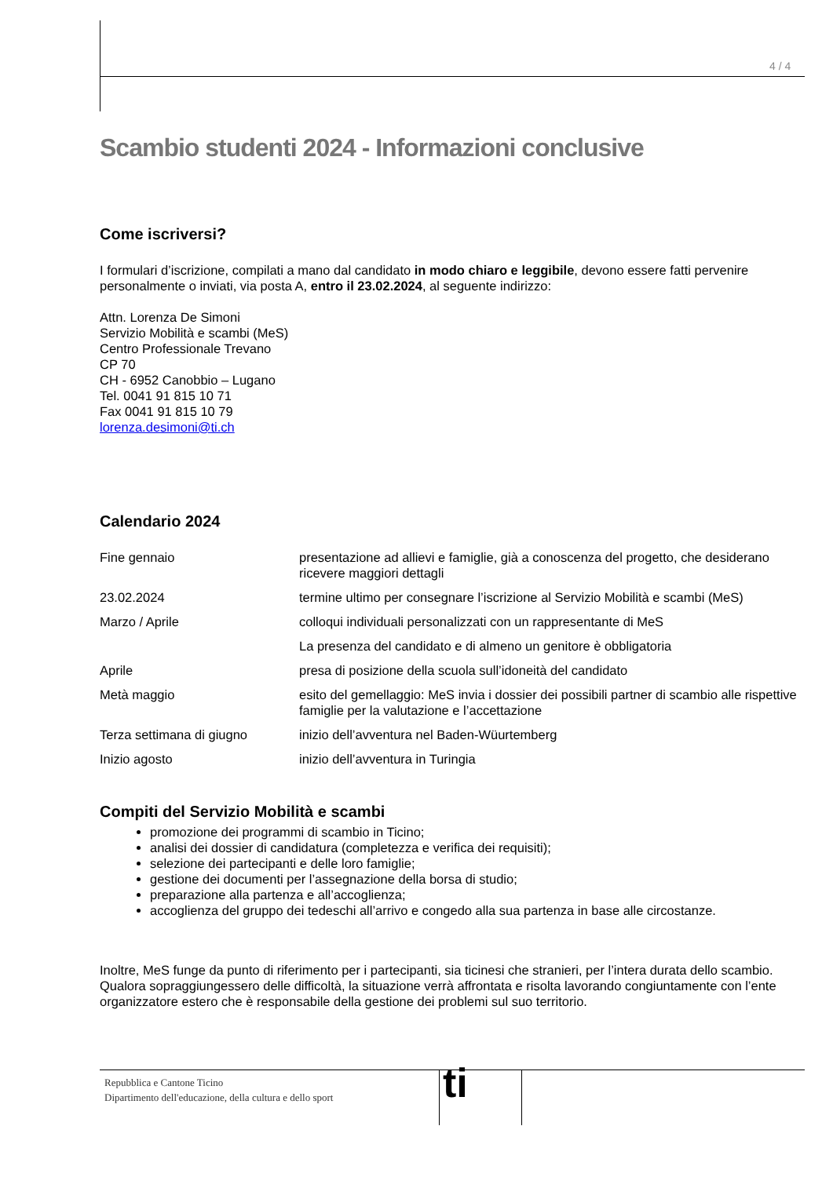4 / 4
Scambio studenti 2024 - Informazioni conclusive
Come iscriversi?
I formulari d’iscrizione, compilati a mano dal candidato in modo chiaro e leggibile, devono essere fatti pervenire personalmente o inviati, via posta A, entro il 23.02.2024, al seguente indirizzo:
Attn. Lorenza De Simoni
Servizio Mobilità e scambi (MeS)
Centro Professionale Trevano
CP 70
CH - 6952 Canobbio – Lugano
Tel. 0041 91 815 10 71
Fax 0041 91 815 10 79
lorenza.desimoni@ti.ch
Calendario 2024
| Fine gennaio | presentazione ad allievi e famiglie, già a conoscenza del progetto, che desiderano ricevere maggiori dettagli |
| 23.02.2024 | termine ultimo per consegnare l’iscrizione al Servizio Mobilità e scambi (MeS) |
| Marzo / Aprile | colloqui individuali personalizzati con un rappresentante di MeS |
| | La presenza del candidato e di almeno un genitore è obbligatoria |
| Aprile | presa di posizione della scuola sull’idoneità del candidato |
| Metà maggio | esito del gemellaggio: MeS invia i dossier dei possibili partner di scambio alle rispettive famiglie per la valutazione e l’accettazione |
| Terza settimana di giugno | inizio dell’avventura nel Baden-Wüurtemberg |
| Inizio agosto | inizio dell’avventura in Turingia |
Compiti del Servizio Mobilità e scambi
promozione dei programmi di scambio in Ticino;
analisi dei dossier di candidatura (completezza e verifica dei requisiti);
selezione dei partecipanti e delle loro famiglie;
gestione dei documenti per l’assegnazione della borsa di studio;
preparazione alla partenza e all’accoglienza;
accoglienza del gruppo dei tedeschi all’arrivo e congedo alla sua partenza in base alle circostanze.
Inoltre, MeS funge da punto di riferimento per i partecipanti, sia ticinesi che stranieri, per l’intera durata dello scambio.
Qualora sopraggiungessero delle difficoltà, la situazione verrà affrontata e risolta lavorando congiuntamente con l’ente organizzatore estero che è responsabile della gestione dei problemi sul suo territorio.
Repubblica e Cantone Ticino
Dipartimento dell'educazione, della cultura e dello sport
ti